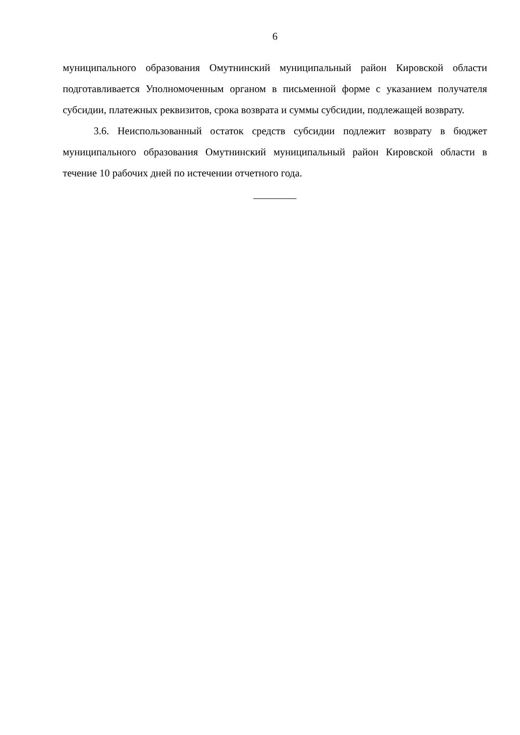6
муниципального образования Омутнинский муниципальный район Кировской области подготавливается Уполномоченным органом в письменной форме с указанием получателя субсидии, платежных реквизитов, срока возврата и суммы субсидии, подлежащей возврату.
3.6. Неиспользованный остаток средств субсидии подлежит возврату в бюджет муниципального образования Омутнинский муниципальный район Кировской области в течение 10 рабочих дней по истечении отчетного года.